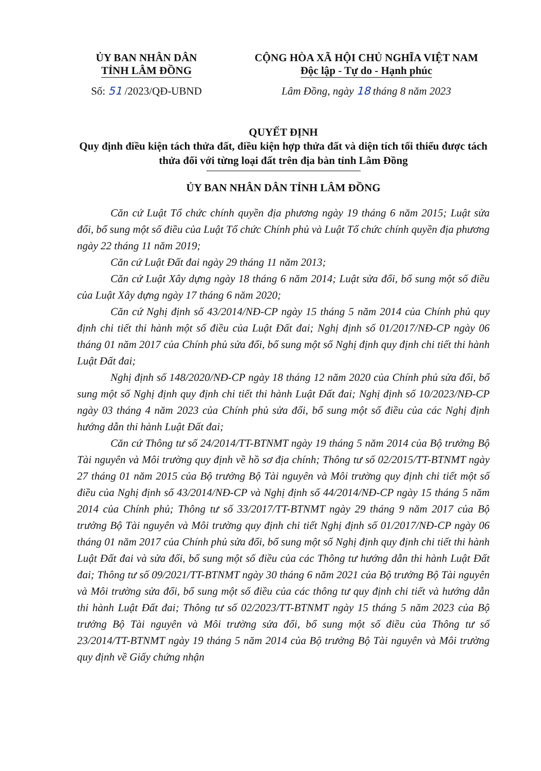ỦY BAN NHÂN DÂN
TỈNH LÂM ĐỒNG
Số: 51 /2023/QĐ-UBND
CỘNG HÒA XÃ HỘI CHỦ NGHĨA VIỆT NAM
Độc lập - Tự do - Hạnh phúc
Lâm Đồng, ngày 18 tháng 8 năm 2023
QUYẾT ĐỊNH
Quy định điều kiện tách thửa đất, điều kiện hợp thửa đất và diện tích tối thiểu được tách thửa đối với từng loại đất trên địa bàn tỉnh Lâm Đồng
ỦY BAN NHÂN DÂN TỈNH LÂM ĐỒNG
Căn cứ Luật Tổ chức chính quyền địa phương ngày 19 tháng 6 năm 2015; Luật sửa đổi, bổ sung một số điều của Luật Tổ chức Chính phủ và Luật Tổ chức chính quyền địa phương ngày 22 tháng 11 năm 2019;
Căn cứ Luật Đất đai ngày 29 tháng 11 năm 2013;
Căn cứ Luật Xây dựng ngày 18 tháng 6 năm 2014; Luật sửa đổi, bổ sung một số điều của Luật Xây dựng ngày 17 tháng 6 năm 2020;
Căn cứ Nghị định số 43/2014/NĐ-CP ngày 15 tháng 5 năm 2014 của Chính phủ quy định chi tiết thi hành một số điều của Luật Đất đai; Nghị định số 01/2017/NĐ-CP ngày 06 tháng 01 năm 2017 của Chính phủ sửa đổi, bổ sung một số Nghị định quy định chi tiết thi hành Luật Đất đai;
Nghị định số 148/2020/NĐ-CP ngày 18 tháng 12 năm 2020 của Chính phủ sửa đổi, bổ sung một số Nghị định quy định chi tiết thi hành Luật Đất đai; Nghị định số 10/2023/NĐ-CP ngày 03 tháng 4 năm 2023 của Chính phủ sửa đổi, bổ sung một số điều của các Nghị định hướng dẫn thi hành Luật Đất đai;
Căn cứ Thông tư số 24/2014/TT-BTNMT ngày 19 tháng 5 năm 2014 của Bộ trưởng Bộ Tài nguyên và Môi trường quy định về hồ sơ địa chính; Thông tư số 02/2015/TT-BTNMT ngày 27 tháng 01 năm 2015 của Bộ trưởng Bộ Tài nguyên và Môi trường quy định chi tiết một số điều của Nghị định số 43/2014/NĐ-CP và Nghị định số 44/2014/NĐ-CP ngày 15 tháng 5 năm 2014 của Chính phủ; Thông tư số 33/2017/TT-BTNMT ngày 29 tháng 9 năm 2017 của Bộ trưởng Bộ Tài nguyên và Môi trường quy định chi tiết Nghị định số 01/2017/NĐ-CP ngày 06 tháng 01 năm 2017 của Chính phủ sửa đổi, bổ sung một số Nghị định quy định chi tiết thi hành Luật Đất đai và sửa đổi, bổ sung một số điều của các Thông tư hướng dẫn thi hành Luật Đất đai; Thông tư số 09/2021/TT-BTNMT ngày 30 tháng 6 năm 2021 của Bộ trưởng Bộ Tài nguyên và Môi trường sửa đổi, bổ sung một số điều của các thông tư quy định chi tiết và hướng dẫn thi hành Luật Đất đai; Thông tư số 02/2023/TT-BTNMT ngày 15 tháng 5 năm 2023 của Bộ trưởng Bộ Tài nguyên và Môi trường sửa đổi, bổ sung một số điều của Thông tư số 23/2014/TT-BTNMT ngày 19 tháng 5 năm 2014 của Bộ trưởng Bộ Tài nguyên và Môi trường quy định về Giấy chứng nhận